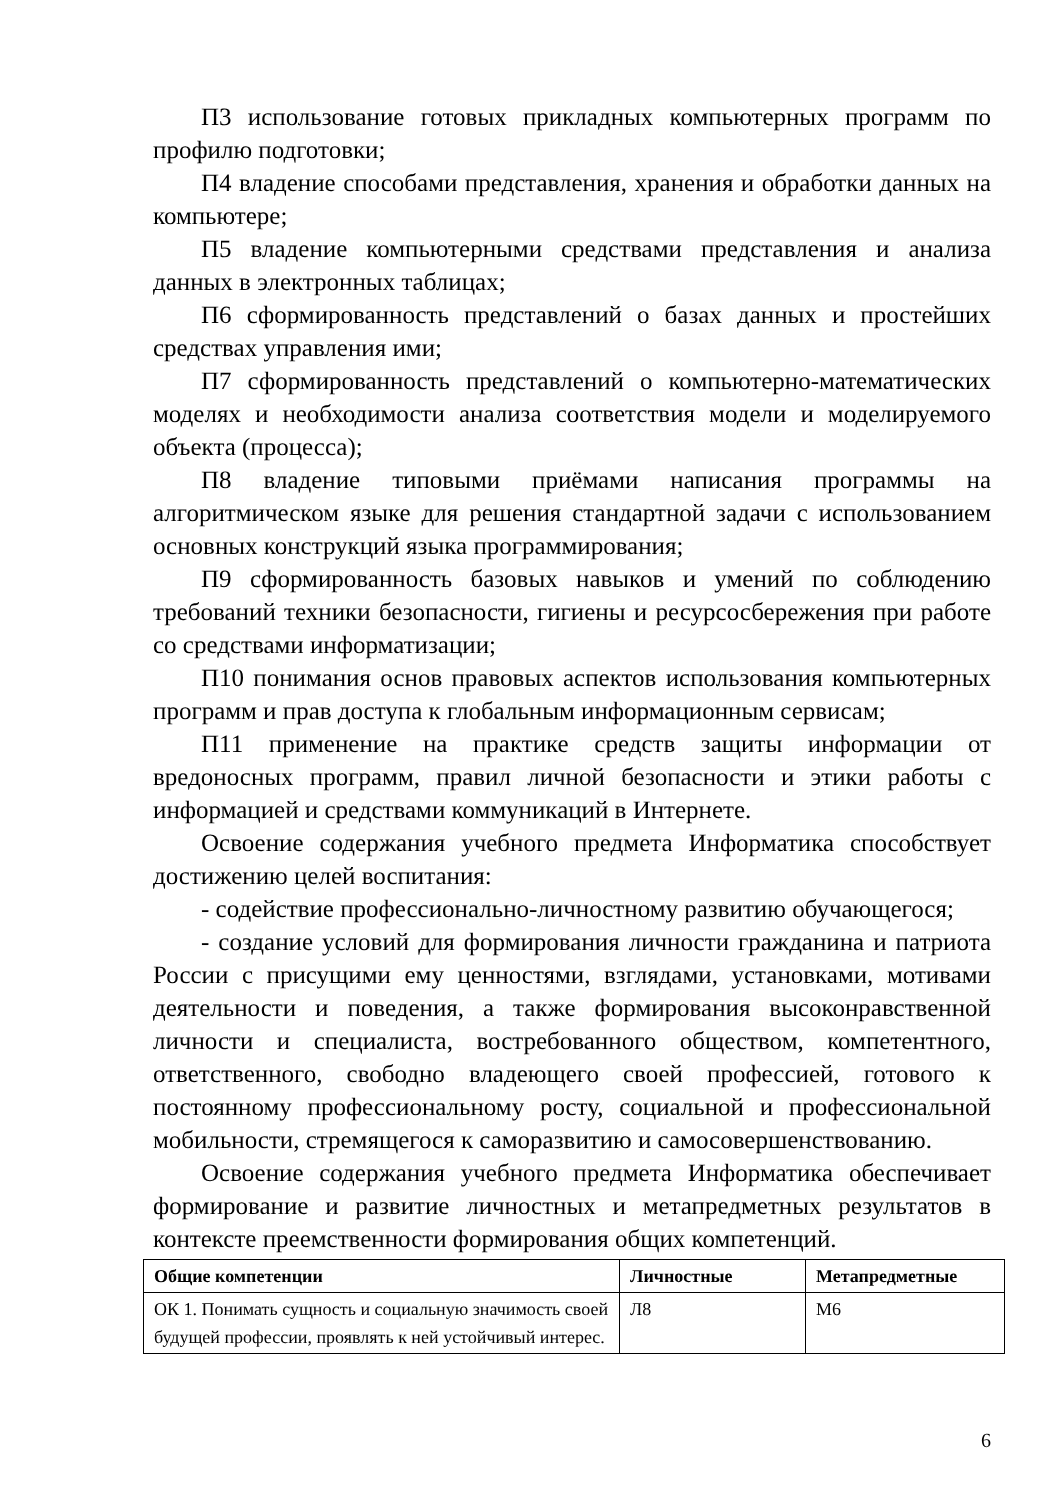П3 использование готовых прикладных компьютерных программ по профилю подготовки;
П4 владение способами представления, хранения и обработки данных на компьютере;
П5 владение компьютерными средствами представления и анализа данных в электронных таблицах;
П6 сформированность представлений о базах данных и простейших средствах управления ими;
П7 сформированность представлений о компьютерно-математических моделях и необходимости анализа соответствия модели и моделируемого объекта (процесса);
П8 владение типовыми приёмами написания программы на алгоритмическом языке для решения стандартной задачи с использованием основных конструкций языка программирования;
П9 сформированность базовых навыков и умений по соблюдению требований техники безопасности, гигиены и ресурсосбережения при работе со средствами информатизации;
П10 понимания основ правовых аспектов использования компьютерных программ и прав доступа к глобальным информационным сервисам;
П11 применение на практике средств защиты информации от вредоносных программ, правил личной безопасности и этики работы с информацией и средствами коммуникаций в Интернете.
Освоение содержания учебного предмета Информатика способствует достижению целей воспитания:
- содействие профессионально-личностному развитию обучающегося;
- создание условий для формирования личности гражданина и патриота России с присущими ему ценностями, взглядами, установками, мотивами деятельности и поведения, а также формирования высоконравственной личности и специалиста, востребованного обществом, компетентного, ответственного, свободно владеющего своей профессией, готового к постоянному профессиональному росту, социальной и профессиональной мобильности, стремящегося к саморазвитию и самосовершенствованию.
Освоение содержания учебного предмета Информатика обеспечивает формирование и развитие личностных и метапредметных результатов в контексте преемственности формирования общих компетенций.
| Общие компетенции | Личностные | Метапредметные |
| --- | --- | --- |
| ОК 1. Понимать сущность и социальную значимость своей будущей профессии, проявлять к ней устойчивый интерес. | Л8 | М6 |
6